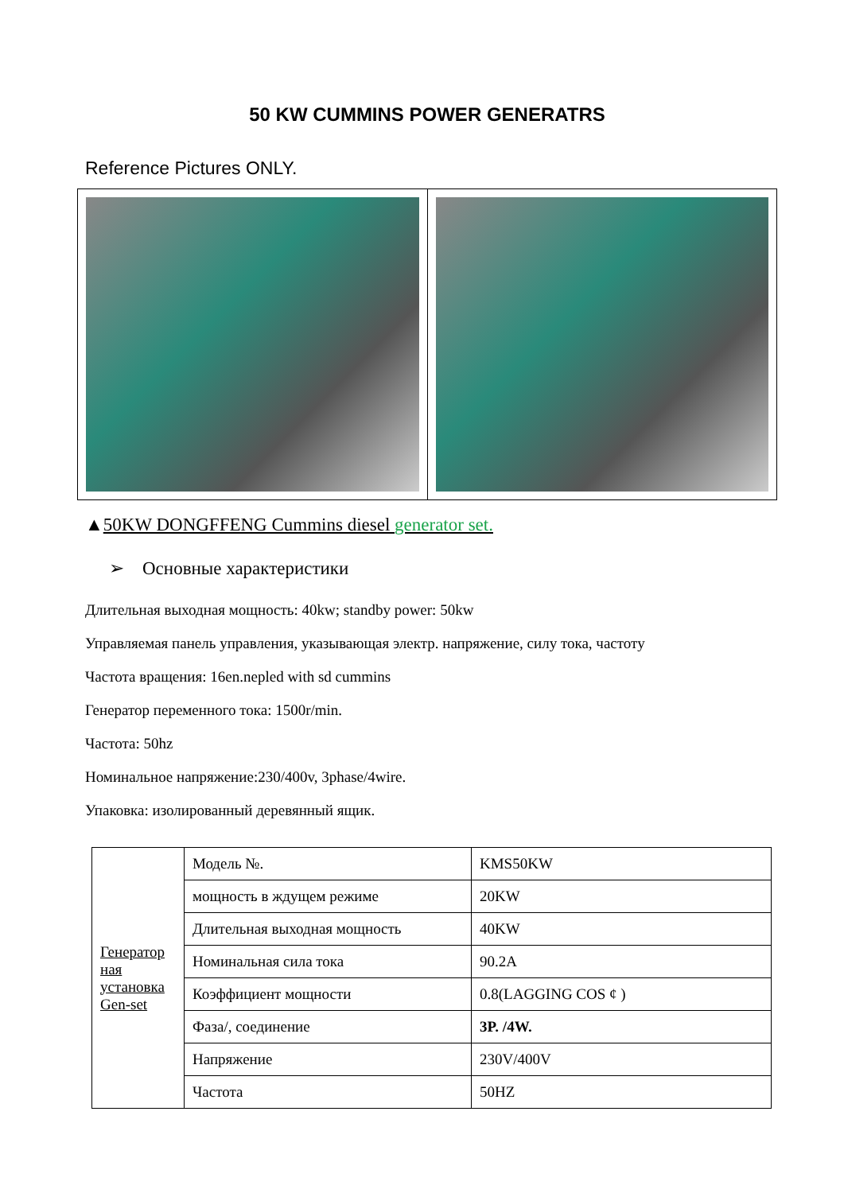50 KW CUMMINS POWER GENERATRS
Reference Pictures ONLY.
▲50KW DONGFFENG Cummins diesel generator set.
➢ Основные характеристики
Длительная выходная мощность: 40kw; standby power: 50kw
Управляемая панель управления, указывающая электр. напряжение, силу тока, частоту
Частота вращения: 16en.nepled with sd cummins
Генератор переменного тока: 1500r/min.
Частота: 50hz
Номинальное напряжение:230/400v, 3phase/4wire.
Упаковка: изолированный деревянный ящик.
| Генератор ная установка Gen-set | Модель №. | KMS50KW |
| | мощность в ждущем режиме | 20KW |
| | Длительная выходная мощность | 40KW |
| | Номинальная сила тока | 90.2A |
| | Коэффициент мощности | 0.8(LAGGING COS ¢ ) |
| | Фаза/, соединение | 3P. /4W. |
| | Напряжение | 230V/400V |
| | Частота | 50HZ |